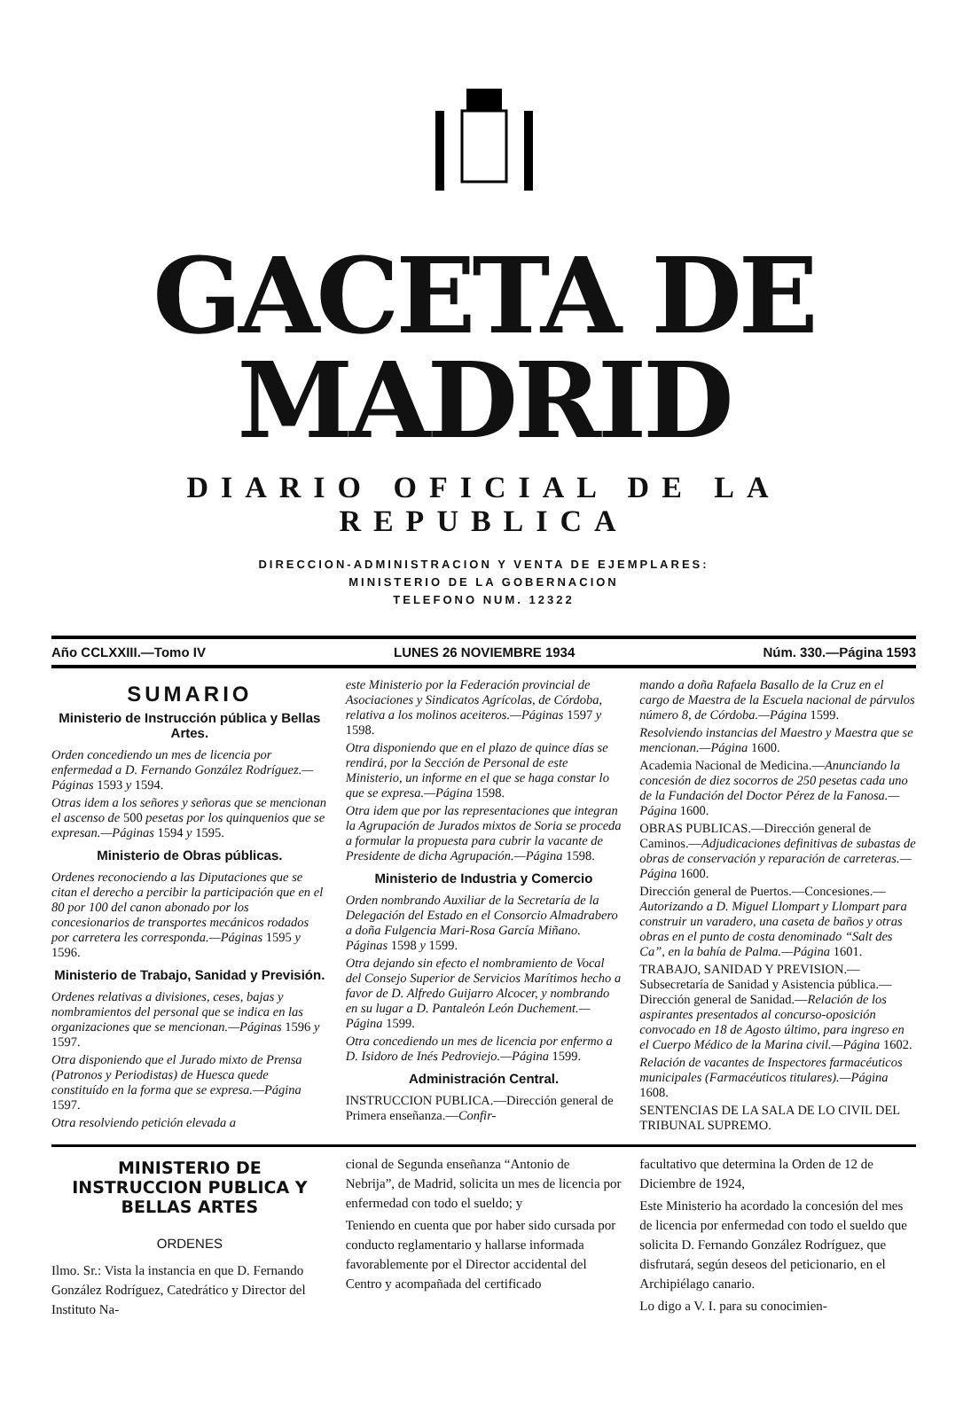GACETA DE MADRID
DIARIO OFICIAL DE LA REPUBLICA
DIRECCION-ADMINISTRACION Y VENTA DE EJEMPLARES:
MINISTERIO DE LA GOBERNACION
TELEFONO NUM. 12322
Año CCLXXIII.—Tomo IV LUNES 26 NOVIEMBRE 1934 Núm. 330.—Página 1593
SUMARIO
Ministerio de Instrucción pública y Bellas Artes.
Orden concediendo un mes de licencia por enfermedad a D. Fernando González Rodríguez.—Páginas 1593 y 1594.
Otras idem a los señores y señoras que se mencionan el ascenso de 500 pesetas por los quinquenios que se expresan.—Páginas 1594 y 1595.
Ministerio de Obras públicas.
Ordenes reconociendo a las Diputaciones que se citan el derecho a percibir la participación que en el 80 por 100 del canon abonado por los concesionarios de transportes mecánicos rodados por carretera les corresponda.—Páginas 1595 y 1596.
Ministerio de Trabajo, Sanidad y Previsión.
Ordenes relativas a divisiones, ceses, bajas y nombramientos del personal que se indica en las organizaciones que se mencionan.—Páginas 1596 y 1597.
Otra disponiendo que el Jurado mixto de Prensa (Patronos y Periodistas) de Huesca quede constituído en la forma que se expresa.—Página 1597.
Otra resolviendo petición elevada a
este Ministerio por la Federación provincial de Asociaciones y Sindicatos Agrícolas, de Córdoba, relativa a los molinos aceiteros.—Páginas 1597 y 1598.
Otra disponiendo que en el plazo de quince días se rendirá, por la Sección de Personal de este Ministerio, un informe en el que se haga constar lo que se expresa.—Página 1598.
Otra idem que por las representaciones que integran la Agrupación de Jurados mixtos de Soria se proceda a formular la propuesta para cubrir la vacante de Presidente de dicha Agrupación.—Página 1598.
Ministerio de Industria y Comercio
Orden nombrando Auxiliar de la Secretaría de la Delegación del Estado en el Consorcio Almadrabero a doña Fulgencia Mari-Rosa García Miñano. Páginas 1598 y 1599.
Otra dejando sin efecto el nombramiento de Vocal del Consejo Superior de Servicios Marítimos hecho a favor de D. Alfredo Guijarro Alcocer, y nombrando en su lugar a D. Pantaleón León Duchement.—Página 1599.
Otra concediendo un mes de licencia por enfermo a D. Isidoro de Inés Pedroviejo.—Página 1599.
Administración Central.
INSTRUCCION PUBLICA.—Dirección general de Primera enseñanza.—Confir-
mando a doña Rafaela Basallo de la Cruz en el cargo de Maestra de la Escuela nacional de párvulos número 8, de Córdoba.—Página 1599.
Resolviendo instancias del Maestro y Maestra que se mencionan.—Página 1600.
Academia Nacional de Medicina.—Anunciando la concesión de diez socorros de 250 pesetas cada uno de la Fundación del Doctor Pérez de la Fanosa.—Página 1600.
OBRAS PUBLICAS.—Dirección general de Caminos.—Adjudicaciones definitivas de subastas de obras de conservación y reparación de carreteras.—Página 1600.
Dirección general de Puertos.—Concesiones.—Autorizando a D. Miguel Llompart y Llompart para construir un varadero, una caseta de baños y otras obras en el punto de costa denominado “Salt des Ca”, en la bahía de Palma.—Página 1601.
TRABAJO, SANIDAD Y PREVISION.—Subsecretaría de Sanidad y Asistencia pública.—Dirección general de Sanidad.—Relación de los aspirantes presentados al concurso-oposición convocado en 18 de Agosto último, para ingreso en el Cuerpo Médico de la Marina civil.—Página 1602.
Relación de vacantes de Inspectores farmacéuticos municipales (Farmacéuticos titulares).—Página 1608.
SENTENCIAS DE LA SALA DE LO CIVIL DEL TRIBUNAL SUPREMO.
MINISTERIO DE INSTRUCCION PUBLICA Y BELLAS ARTES
ORDENES
Ilmo. Sr.: Vista la instancia en que D. Fernando González Rodríguez, Catedrático y Director del Instituto Na-
cional de Segunda enseñanza “Antonio de Nebrija”, de Madrid, solicita un mes de licencia por enfermedad con todo el sueldo; y
Teniendo en cuenta que por haber sido cursada por conducto reglamentario y hallarse informada favorablemente por el Director accidental del Centro y acompañada del certificado
facultativo que determina la Orden de 12 de Diciembre de 1924,
Este Ministerio ha acordado la concesión del mes de licencia por enfermedad con todo el sueldo que solicita D. Fernando González Rodríguez, que disfrutará, según deseos del peticionario, en el Archipiélago canario.
Lo digo a V. I. para su conocimien-